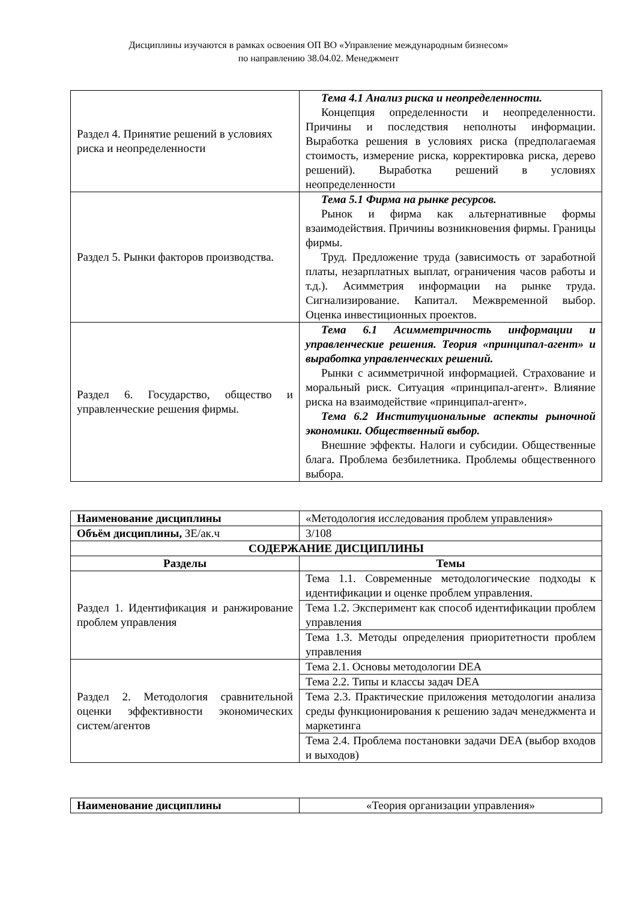Дисциплины изучаются в рамках освоения ОП ВО «Управление международным бизнесом»
по направлению 38.04.02. Менеджмент
| Раздел 4. Принятие решений в условиях риска и неопределенности | Тема 4.1 Анализ риска и неопределенности. Концепция определенности и неопределенности. Причины и последствия неполноты информации. Выработка решения в условиях риска (предполагаемая стоимость, измерение риска, корректировка риска, дерево решений). Выработка решений в условиях неопределенности |
| Раздел 5. Рынки факторов производства. | Тема 5.1 Фирма на рынке ресурсов. Рынок и фирма как альтернативные формы взаимодействия. Причины возникновения фирмы. Границы фирмы. Труд. Предложение труда (зависимость от заработной платы, незарплатных выплат, ограничения часов работы и т.д.). Асимметрия информации на рынке труда. Сигнализирование. Капитал. Межвременной выбор. Оценка инвестиционных проектов. |
| Раздел 6. Государство, общество и управленческие решения фирмы. | Тема 6.1 Асимметричность информации и управленческие решения. Теория «принципал-агент» и выработка управленческих решений. Рынки с асимметричной информацией. Страхование и моральный риск. Ситуация «принципал-агент». Влияние риска на взаимодействие «принципал-агент». Тема 6.2 Институциональные аспекты рыночной экономики. Общественный выбор. Внешние эффекты. Налоги и субсидии. Общественные блага. Проблема безбилетника. Проблемы общественного выбора. |
| Наименование дисциплины | «Методология исследования проблем управления» |
| Объём дисциплины, ЗЕ/ак.ч | 3/108 |
| СОДЕРЖАНИЕ ДИСЦИПЛИНЫ | |
| Разделы | Темы |
| Раздел 1. Идентификация и ранжирование проблем управления | Тема 1.1. Современные методологические подходы к идентификации и оценке проблем управления. |
| | Тема 1.2. Эксперимент как способ идентификации проблем управления |
| | Тема 1.3. Методы определения приоритетности проблем управления |
| Раздел 2. Методология сравнительной оценки эффективности экономических систем/агентов | Тема 2.1. Основы методологии DEA |
| | Тема 2.2. Типы и классы задач DEA |
| | Тема 2.3. Практические приложения методологии анализа среды функционирования к решению задач менеджмента и маркетинга |
| | Тема 2.4. Проблема постановки задачи DEA (выбор входов и выходов) |
| Наименование дисциплины | «Теория организации управления» |